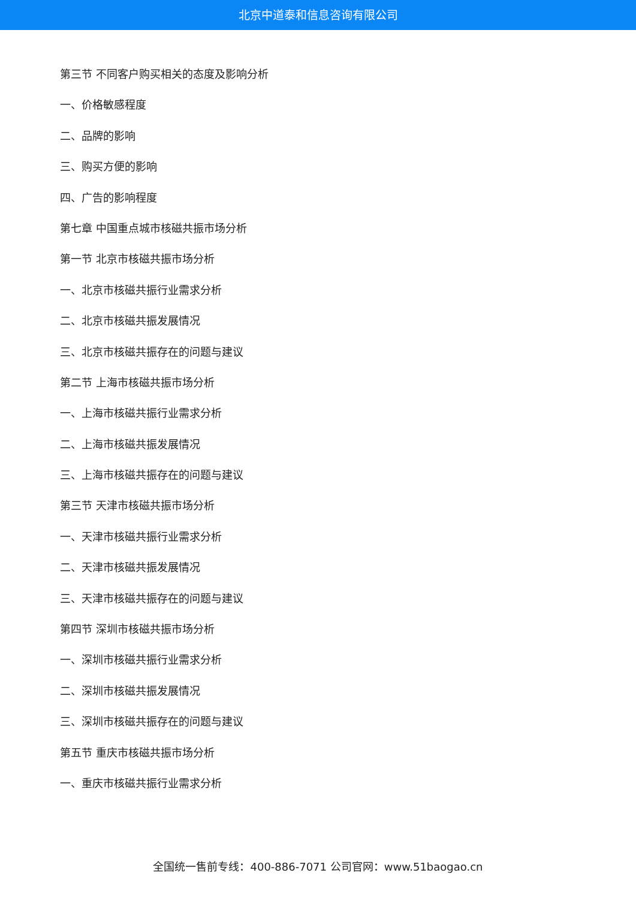北京中道泰和信息咨询有限公司
第三节 不同客户购买相关的态度及影响分析
一、价格敏感程度
二、品牌的影响
三、购买方便的影响
四、广告的影响程度
第七章 中国重点城市核磁共振市场分析
第一节 北京市核磁共振市场分析
一、北京市核磁共振行业需求分析
二、北京市核磁共振发展情况
三、北京市核磁共振存在的问题与建议
第二节 上海市核磁共振市场分析
一、上海市核磁共振行业需求分析
二、上海市核磁共振发展情况
三、上海市核磁共振存在的问题与建议
第三节 天津市核磁共振市场分析
一、天津市核磁共振行业需求分析
二、天津市核磁共振发展情况
三、天津市核磁共振存在的问题与建议
第四节 深圳市核磁共振市场分析
一、深圳市核磁共振行业需求分析
二、深圳市核磁共振发展情况
三、深圳市核磁共振存在的问题与建议
第五节 重庆市核磁共振市场分析
一、重庆市核磁共振行业需求分析
全国统一售前专线：400-886-7071 公司官网：www.51baogao.cn